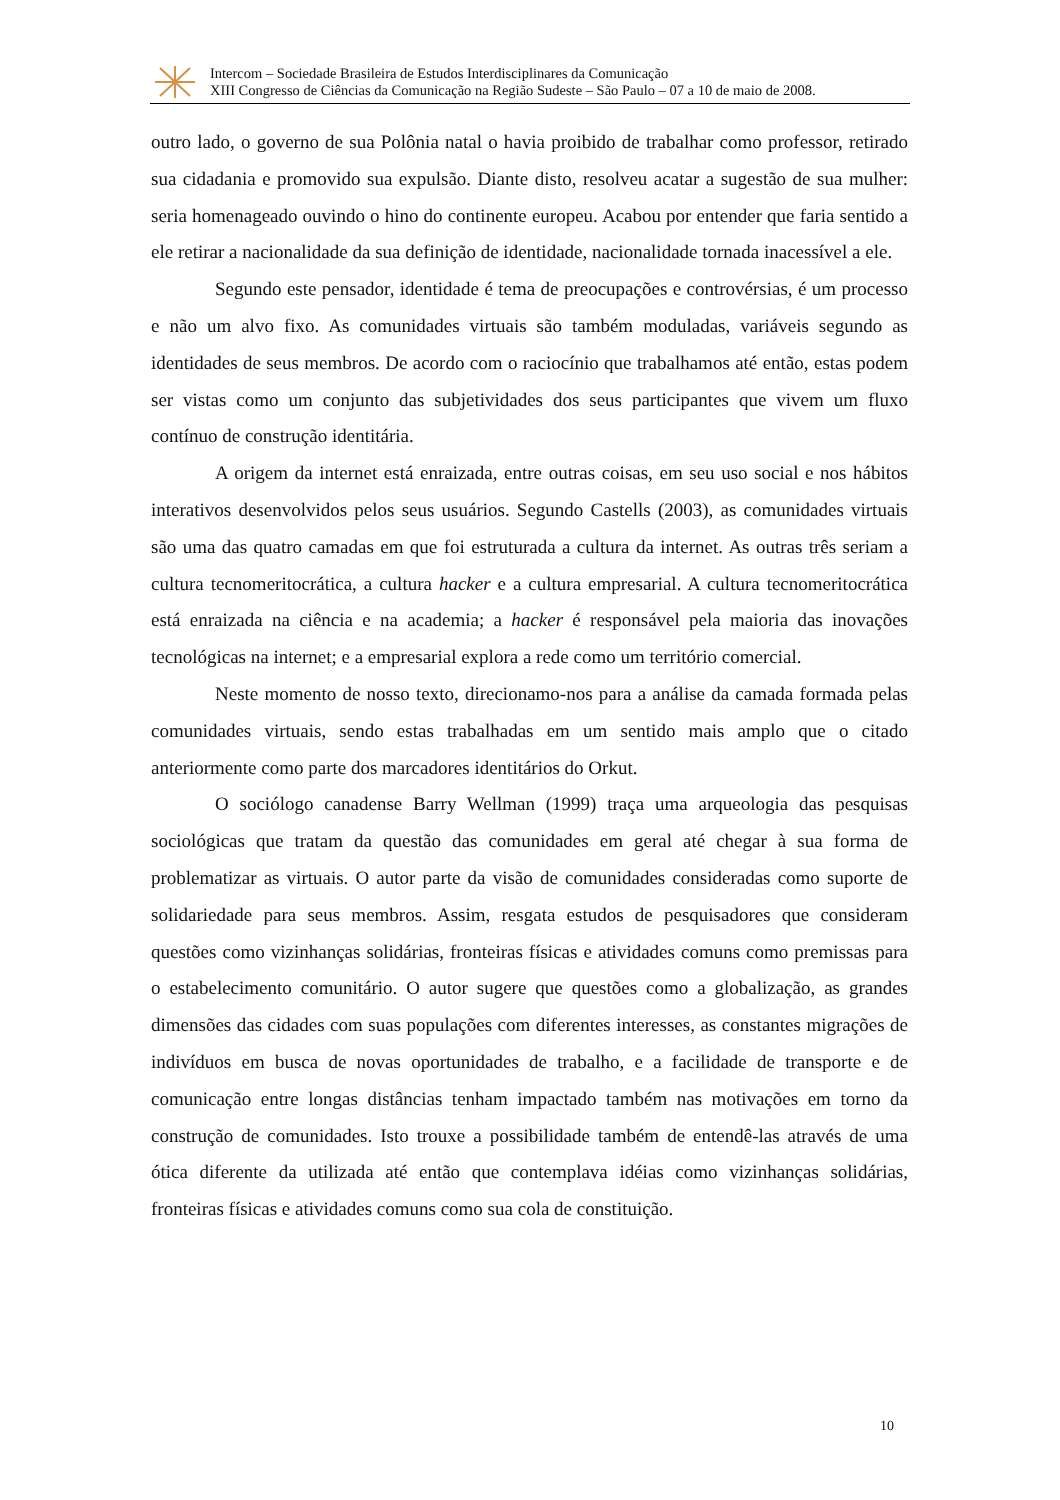Intercom – Sociedade Brasileira de Estudos Interdisciplinares da Comunicação
XIII Congresso de Ciências da Comunicação na Região Sudeste – São Paulo – 07 a 10 de maio de 2008.
outro lado, o governo de sua Polônia natal o havia proibido de trabalhar como professor, retirado sua cidadania e promovido sua expulsão. Diante disto, resolveu acatar a sugestão de sua mulher: seria homenageado ouvindo o hino do continente europeu. Acabou por entender que faria sentido a ele retirar a nacionalidade da sua definição de identidade, nacionalidade tornada inacessível a ele.
Segundo este pensador, identidade é tema de preocupações e controvérsias, é um processo e não um alvo fixo. As comunidades virtuais são também moduladas, variáveis segundo as identidades de seus membros. De acordo com o raciocínio que trabalhamos até então, estas podem ser vistas como um conjunto das subjetividades dos seus participantes que vivem um fluxo contínuo de construção identitária.
A origem da internet está enraizada, entre outras coisas, em seu uso social e nos hábitos interativos desenvolvidos pelos seus usuários. Segundo Castells (2003), as comunidades virtuais são uma das quatro camadas em que foi estruturada a cultura da internet. As outras três seriam a cultura tecnomeritocrática, a cultura hacker e a cultura empresarial. A cultura tecnomeritocrática está enraizada na ciência e na academia; a hacker é responsável pela maioria das inovações tecnológicas na internet; e a empresarial explora a rede como um território comercial.
Neste momento de nosso texto, direcionamo-nos para a análise da camada formada pelas comunidades virtuais, sendo estas trabalhadas em um sentido mais amplo que o citado anteriormente como parte dos marcadores identitários do Orkut.
O sociólogo canadense Barry Wellman (1999) traça uma arqueologia das pesquisas sociológicas que tratam da questão das comunidades em geral até chegar à sua forma de problematizar as virtuais. O autor parte da visão de comunidades consideradas como suporte de solidariedade para seus membros. Assim, resgata estudos de pesquisadores que consideram questões como vizinhanças solidárias, fronteiras físicas e atividades comuns como premissas para o estabelecimento comunitário. O autor sugere que questões como a globalização, as grandes dimensões das cidades com suas populações com diferentes interesses, as constantes migrações de indivíduos em busca de novas oportunidades de trabalho, e a facilidade de transporte e de comunicação entre longas distâncias tenham impactado também nas motivações em torno da construção de comunidades. Isto trouxe a possibilidade também de entendê-las através de uma ótica diferente da utilizada até então que contemplava idéias como vizinhanças solidárias, fronteiras físicas e atividades comuns como sua cola de constituição.
10